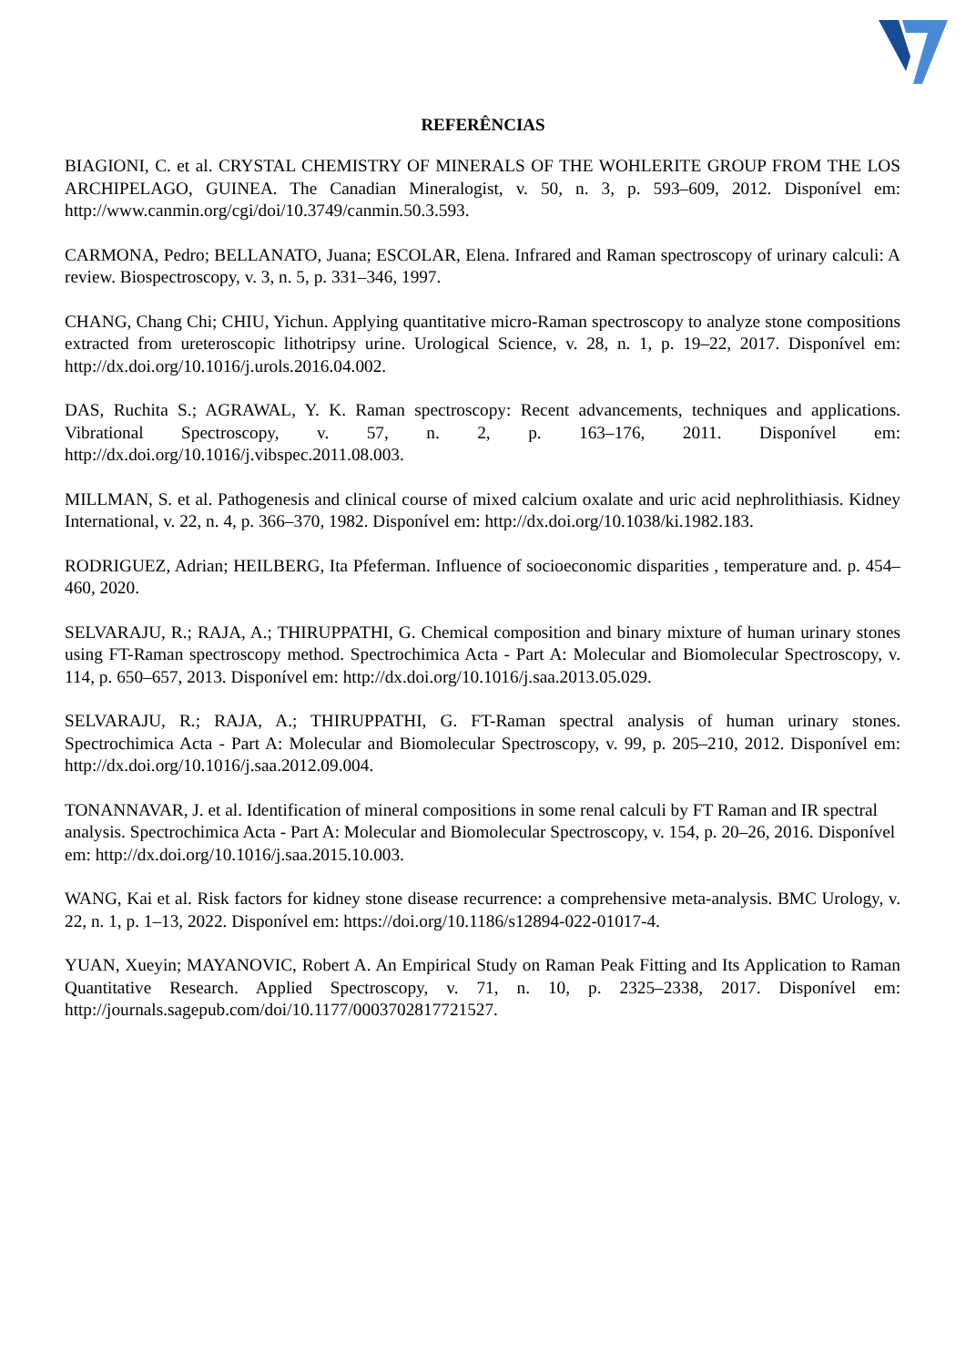REFERÊNCIAS
BIAGIONI, C. et al. CRYSTAL CHEMISTRY OF MINERALS OF THE WOHLERITE GROUP FROM THE LOS ARCHIPELAGO, GUINEA. The Canadian Mineralogist, v. 50, n. 3, p. 593–609, 2012. Disponível em: http://www.canmin.org/cgi/doi/10.3749/canmin.50.3.593.
CARMONA, Pedro; BELLANATO, Juana; ESCOLAR, Elena. Infrared and Raman spectroscopy of urinary calculi: A review. Biospectroscopy, v. 3, n. 5, p. 331–346, 1997.
CHANG, Chang Chi; CHIU, Yichun. Applying quantitative micro-Raman spectroscopy to analyze stone compositions extracted from ureteroscopic lithotripsy urine. Urological Science, v. 28, n. 1, p. 19–22, 2017. Disponível em: http://dx.doi.org/10.1016/j.urols.2016.04.002.
DAS, Ruchita S.; AGRAWAL, Y. K. Raman spectroscopy: Recent advancements, techniques and applications. Vibrational Spectroscopy, v. 57, n. 2, p. 163–176, 2011. Disponível em: http://dx.doi.org/10.1016/j.vibspec.2011.08.003.
MILLMAN, S. et al. Pathogenesis and clinical course of mixed calcium oxalate and uric acid nephrolithiasis. Kidney International, v. 22, n. 4, p. 366–370, 1982. Disponível em: http://dx.doi.org/10.1038/ki.1982.183.
RODRIGUEZ, Adrian; HEILBERG, Ita Pfeferman. Influence of socioeconomic disparities , temperature and. p. 454–460, 2020.
SELVARAJU, R.; RAJA, A.; THIRUPPATHI, G. Chemical composition and binary mixture of human urinary stones using FT-Raman spectroscopy method. Spectrochimica Acta - Part A: Molecular and Biomolecular Spectroscopy, v. 114, p. 650–657, 2013. Disponível em: http://dx.doi.org/10.1016/j.saa.2013.05.029.
SELVARAJU, R.; RAJA, A.; THIRUPPATHI, G. FT-Raman spectral analysis of human urinary stones. Spectrochimica Acta - Part A: Molecular and Biomolecular Spectroscopy, v. 99, p. 205–210, 2012. Disponível em: http://dx.doi.org/10.1016/j.saa.2012.09.004.
TONANNAVAR, J. et al. Identification of mineral compositions in some renal calculi by FT Raman and IR spectral analysis. Spectrochimica Acta - Part A: Molecular and Biomolecular Spectroscopy, v. 154, p. 20–26, 2016. Disponível em: http://dx.doi.org/10.1016/j.saa.2015.10.003.
WANG, Kai et al. Risk factors for kidney stone disease recurrence: a comprehensive meta-analysis. BMC Urology, v. 22, n. 1, p. 1–13, 2022. Disponível em: https://doi.org/10.1186/s12894-022-01017-4.
YUAN, Xueyin; MAYANOVIC, Robert A. An Empirical Study on Raman Peak Fitting and Its Application to Raman Quantitative Research. Applied Spectroscopy, v. 71, n. 10, p. 2325–2338, 2017. Disponível em: http://journals.sagepub.com/doi/10.1177/0003702817721527.